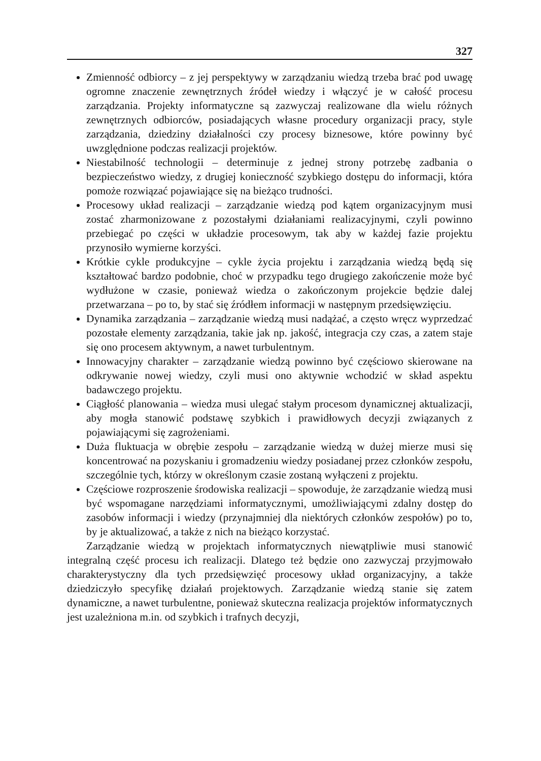327
Zmienność odbiorcy – z jej perspektywy w zarządzaniu wiedzą trzeba brać pod uwagę ogromne znaczenie zewnętrznych źródeł wiedzy i włączyć je w całość procesu zarządzania. Projekty informatyczne są zazwyczaj realizowane dla wielu różnych zewnętrznych odbiorców, posiadających własne procedury organizacji pracy, style zarządzania, dziedziny działalności czy procesy biznesowe, które powinny być uwzględnione podczas realizacji projektów.
Niestabilność technologii – determinuje z jednej strony potrzebę zadbania o bezpieczeństwo wiedzy, z drugiej konieczność szybkiego dostępu do informacji, która pomoże rozwiązać pojawiające się na bieżąco trudności.
Procesowy układ realizacji – zarządzanie wiedzą pod kątem organizacyjnym musi zostać zharmonizowane z pozostałymi działaniami realizacyjnymi, czyli powinno przebiegać po części w układzie procesowym, tak aby w każdej fazie projektu przynosiło wymierne korzyści.
Krótkie cykle produkcyjne – cykle życia projektu i zarządzania wiedzą będą się kształtować bardzo podobnie, choć w przypadku tego drugiego zakończenie może być wydłużone w czasie, ponieważ wiedza o zakończonym projekcie będzie dalej przetwarzana – po to, by stać się źródłem informacji w następnym przedsięwzięciu.
Dynamika zarządzania – zarządzanie wiedzą musi nadążać, a często wręcz wyprzedzać pozostałe elementy zarządzania, takie jak np. jakość, integracja czy czas, a zatem staje się ono procesem aktywnym, a nawet turbulentnym.
Innowacyjny charakter – zarządzanie wiedzą powinno być częściowo skierowane na odkrywanie nowej wiedzy, czyli musi ono aktywnie wchodzić w skład aspektu badawczego projektu.
Ciągłość planowania – wiedza musi ulegać stałym procesom dynamicznej aktualizacji, aby mogła stanowić podstawę szybkich i prawidłowych decyzji związanych z pojawiającymi się zagrożeniami.
Duża fluktuacja w obrębie zespołu – zarządzanie wiedzą w dużej mierze musi się koncentrować na pozyskaniu i gromadzeniu wiedzy posiadanej przez członków zespołu, szczególnie tych, którzy w określonym czasie zostaną wyłączeni z projektu.
Częściowe rozproszenie środowiska realizacji – spowoduje, że zarządzanie wiedzą musi być wspomagane narzędziami informatycznymi, umożliwiającymi zdalny dostęp do zasobów informacji i wiedzy (przynajmniej dla niektórych członków zespołów) po to, by je aktualizować, a także z nich na bieżąco korzystać.
Zarządzanie wiedzą w projektach informatycznych niewątpliwie musi stanowić integralną część procesu ich realizacji. Dlatego też będzie ono zazwyczaj przyjmowało charakterystyczny dla tych przedsięwzięć procesowy układ organizacyjny, a także dziedziczyło specyfikę działań projektowych. Zarządzanie wiedzą stanie się zatem dynamiczne, a nawet turbulentne, ponieważ skuteczna realizacja projektów informatycznych jest uzależniona m.in. od szybkich i trafnych decyzji,